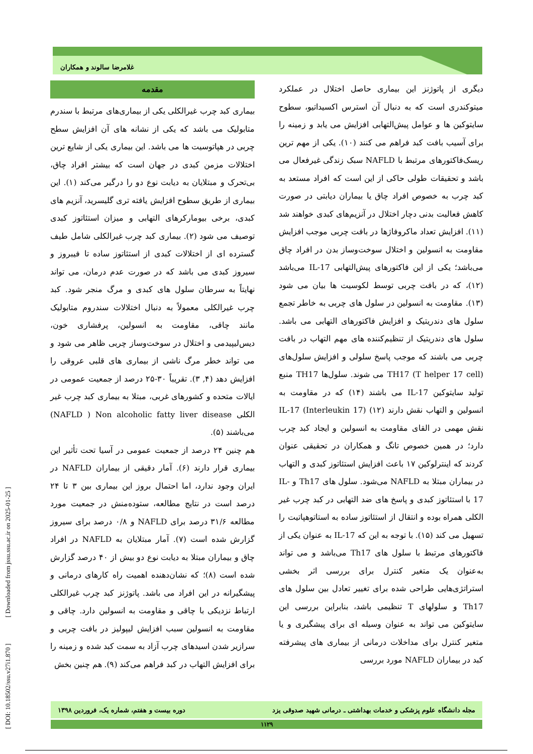غلامرضا سالوند و همکاران
مقدمه
بیماری کبد چرب غیرالکلی یکی از بیماری‌های مرتبط با سندرم متابولیک می باشد که یکی از نشانه های آن افزایش سطح چربی در هپاتوسیت ها می باشد. این بیماری یکی از شایع ترین اختلالات مزمن کبدی در جهان است که بیشتر افراد چاق، بی‌تحرک و مبتلایان به دیابت نوع دو را درگیر می‌کند (۱). این بیماری از طریق سطوح افزایش یافته تری گلیسرید، آنزیم های کبدی، برخی بیومارکرهای التهابی و میزان استئاتوز کبدی توصیف می شود (۲). بیماری کبد چرب غیرالکلی شامل طیف گسترده ای از اختلالات کبدی از استئاتوز ساده تا فیبروز و سیروز کبدی می باشد که در صورت عدم درمان، می تواند نهایتاً به سرطان سلول های کبدی و مرگ منجر شود. کبد چرب غیرالکلی معمولاً به دنبال اختلالات سندروم متابولیک مانند چاقی، مقاومت به انسولین، پرفشاری خون، دیس‌لیپیدمی و اختلال در سوخت‌وساز چربی ظاهر می شود و می تواند خطر مرگ ناشی از بیماری های قلبی عروقی را افزایش دهد (۴, ۳). تقریباً ۳۰-۲۵ درصد از جمعیت عمومی در ایالات متحده و کشورهای غربی، مبتلا به بیماری کبد چرب غیر الکلی NAFLD ) Non alcoholic fatty liver disease) می‌باشند (۵).
هم چنین ۲۴ درصد از جمعیت عمومی در آسیا تحت تأثیر این بیماری قرار دارند (۶). آمار دقیقی از بیماران NAFLD در ایران وجود ندارد، اما احتمال بروز این بیماری بین ۳ تا ۲۴ درصد است در نتایج مطالعه، ستوده‌منش در جمعیت مورد مطالعه ۳۱/۶ درصد برای NAFLD و ۰/۸ درصد برای سیروز گزارش شده است (۷). آمار مبتلایان به NAFLD در افراد چاق و بیماران مبتلا به دیابت نوع دو بیش از ۴۰ درصد گزارش شده است (۸)؛ که نشان‌دهنده اهمیت راه کارهای درمانی و پیشگیرانه در این افراد می باشد. پاتوژنز کبد چرب غیرالکلی ارتباط نزدیکی با چاقی و مقاومت به انسولین دارد. چاقی و مقاومت به انسولین سبب افزایش لیپولیز در بافت چربی و سرازیر شدن اسیدهای چرب آزاد به سمت کبد شده و زمینه را برای افزایش التهاب در کبد فراهم می‌کند (۹). هم چنین بخش
دیگری از پاتوژنز این بیماری حاصل اختلال در عملکرد میتوکندری است که به دنبال آن استرس اکسیداتیو، سطوح سایتوکین ها و عوامل پیش‌التهابی افزایش می یابد و زمینه را برای آسیب بافت کبد فراهم می کنند (۱۰). یکی از مهم ترین ریسک‌فاکتورهای مرتبط با NAFLD سبک زندگی غیرفعال می باشد و تحقیقات طولی حاکی از این است که افراد مستعد به کبد چرب به خصوص افراد چاق یا بیماران دیابتی در صورت کاهش فعالیت بدنی دچار اختلال در آنزیم‌های کبدی خواهند شد (۱۱). افزایش تعداد ماکروفاژها در بافت چربی موجب افزایش مقاومت به انسولین و اختلال سوخت‌وساز بدن در افراد چاق می‌باشد؛ یکی از این فاکتورهای پیش‌التهابی IL-17 می‌باشد (۱۲)، که در بافت چربی توسط لکوسیت ها بیان می شود (۱۳). مقاومت به انسولین در سلول های چربی به خاطر تجمع سلول های دندریتیک و افزایش فاکتورهای التهابی می باشد. سلول های دندریتیک از تنظیم‌کننده های مهم التهاب در بافت چربی می باشند که موجب پاسخ سلولی و افزایش سلول‌های TH17 (T helper 17 cell) می شوند. سلول‌ها TH17 منبع تولید سایتوکین IL-17 می باشند (۱۴) که در مقاومت به انسولین و التهاب نقش دارند (۱۲) IL-17 (Interleukin 17) نقش مهمی در القای مقاومت به انسولین و ایجاد کبد چرب دارد؛ در همین خصوص تانگ و همکاران در تحقیقی عنوان کردند که اینترلوکین ۱۷ باعث افزایش استئاتوز کبدی و التهاب در بیماران مبتلا به NAFLD می‌شود. سلول های Th17 و IL-17 با استئاتوز کبدی و پاسخ های ضد التهابی در کبد چرب غیر الکلی همراه بوده و انتقال از استئاتوز ساده به استاتوهپاتیت را تسهیل می کند (۱۵). با توجه به این که IL-17 به عنوان یکی از فاکتورهای مرتبط با سلول های Th17 می‌باشد و می تواند به‌عنوان یک متغیر کنترل برای بررسی اثر بخشی استراتژی‌هایی طراحی شده برای تغییر تعادل بین سلول های Th17 و سلولهای T تنظیمی باشد، بنابراین بررسی این سایتوکین می تواند به عنوان وسیله ای برای پیشگیری و یا متغیر کنترل برای مداخلات درمانی از بیماری های پیشرفته کبد در بیماران NAFLD مورد بررسی
مجله دانشگاه علوم پزشکی و خدمات بهداشتی ـ درمانی شهید صدوقی یزد دوره بیست و هفتم، شماره یک، فروردین ۱۳۹۸
۱۱۲۹
[ DOI: 10.18502/ssu.v27i1.870 ] [ Downloaded from jssu.ssu.ac.ir on 2025-01-25 ]